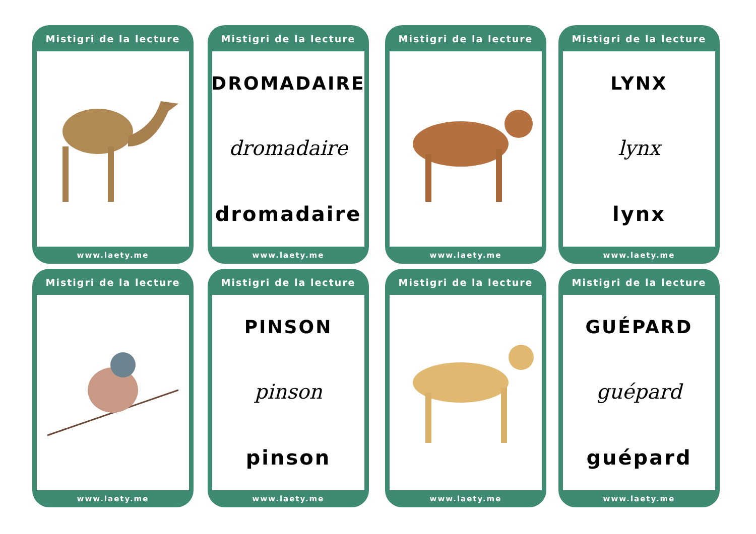Mistigri de la lecture
www.laety.me
Mistigri de la lecture
DROMADAIRE
dromadaire
dromadaire
www.laety.me
Mistigri de la lecture
www.laety.me
Mistigri de la lecture
LYNX
lynx
lynx
www.laety.me
Mistigri de la lecture
www.laety.me
Mistigri de la lecture
PINSON
pinson
pinson
www.laety.me
Mistigri de la lecture
www.laety.me
Mistigri de la lecture
GUÉPARD
guépard
guépard
www.laety.me